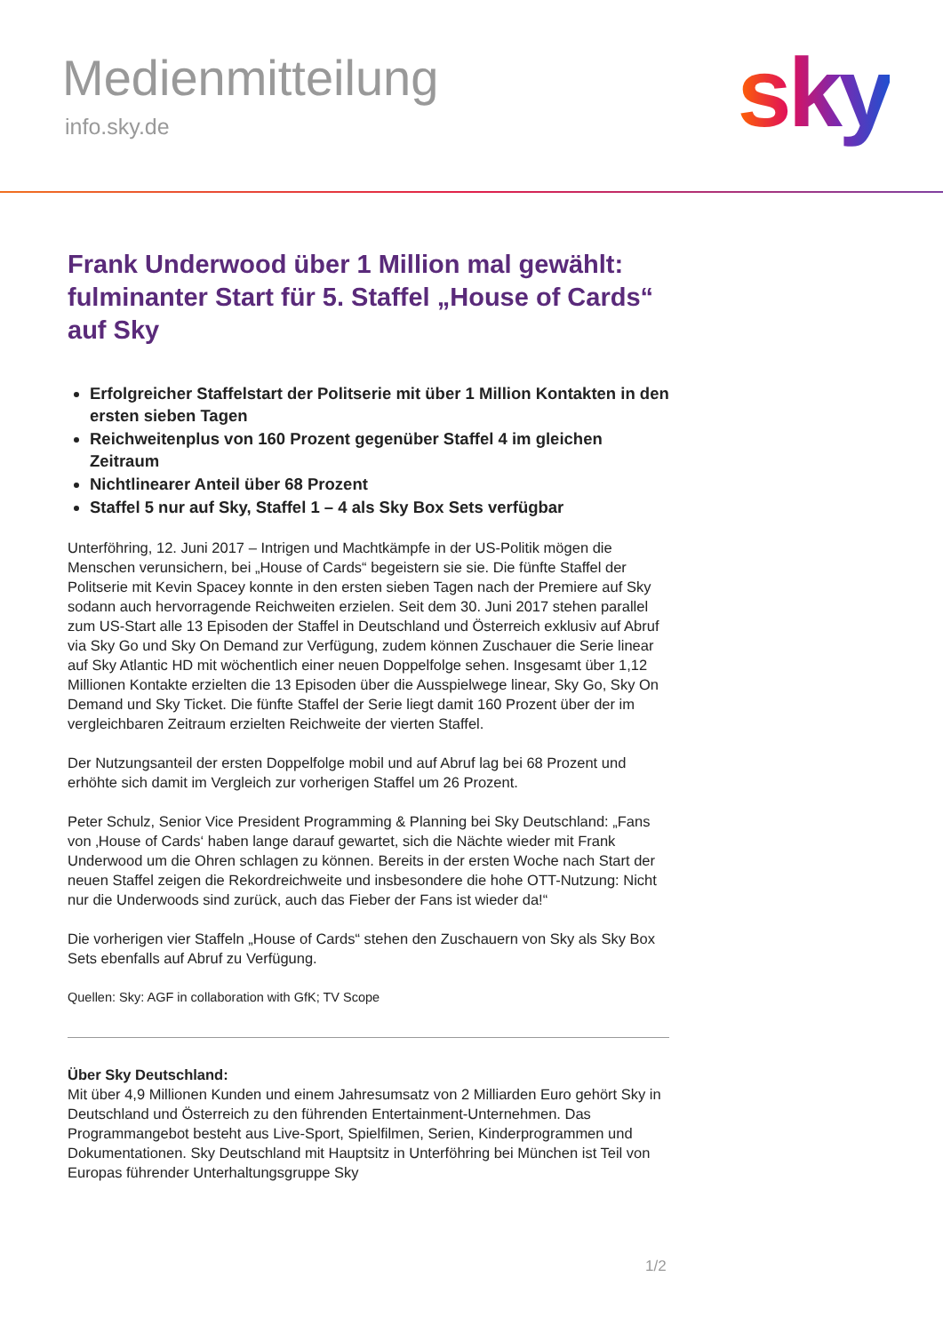Medienmitteilung
info.sky.de sky
Frank Underwood über 1 Million mal gewählt: fulminanter Start für 5. Staffel „House of Cards“ auf Sky
Erfolgreicher Staffelstart der Politserie mit über 1 Million Kontakten in den ersten sieben Tagen
Reichweitenplus von 160 Prozent gegenüber Staffel 4 im gleichen Zeitraum
Nichtlinearer Anteil über 68 Prozent
Staffel 5 nur auf Sky, Staffel 1 – 4 als Sky Box Sets verfügbar
Unterföhring, 12. Juni 2017 – Intrigen und Machtkämpfe in der US-Politik mögen die Menschen verunsichern, bei „House of Cards“ begeistern sie sie. Die fünfte Staffel der Politserie mit Kevin Spacey konnte in den ersten sieben Tagen nach der Premiere auf Sky sodann auch hervorragende Reichweiten erzielen. Seit dem 30. Juni 2017 stehen parallel zum US-Start alle 13 Episoden der Staffel in Deutschland und Österreich exklusiv auf Abruf via Sky Go und Sky On Demand zur Verfügung, zudem können Zuschauer die Serie linear auf Sky Atlantic HD mit wöchentlich einer neuen Doppelfolge sehen. Insgesamt über 1,12 Millionen Kontakte erzielten die 13 Episoden über die Ausspielwege linear, Sky Go, Sky On Demand und Sky Ticket. Die fünfte Staffel der Serie liegt damit 160 Prozent über der im vergleichbaren Zeitraum erzielten Reichweite der vierten Staffel.
Der Nutzungsanteil der ersten Doppelfolge mobil und auf Abruf lag bei 68 Prozent und erhöhte sich damit im Vergleich zur vorherigen Staffel um 26 Prozent.
Peter Schulz, Senior Vice President Programming & Planning bei Sky Deutschland: „Fans von ‚House of Cards‘ haben lange darauf gewartet, sich die Nächte wieder mit Frank Underwood um die Ohren schlagen zu können. Bereits in der ersten Woche nach Start der neuen Staffel zeigen die Rekordreichweite und insbesondere die hohe OTT-Nutzung: Nicht nur die Underwoods sind zurück, auch das Fieber der Fans ist wieder da!“
Die vorherigen vier Staffeln „House of Cards“ stehen den Zuschauern von Sky als Sky Box Sets ebenfalls auf Abruf zu Verfügung.
Quellen: Sky: AGF in collaboration with GfK; TV Scope
Über Sky Deutschland:
Mit über 4,9 Millionen Kunden und einem Jahresumsatz von 2 Milliarden Euro gehört Sky in Deutschland und Österreich zu den führenden Entertainment-Unternehmen. Das Programmangebot besteht aus Live-Sport, Spielfilmen, Serien, Kinderprogrammen und Dokumentationen. Sky Deutschland mit Hauptsitz in Unterföhring bei München ist Teil von Europas führender Unterhaltungsgruppe Sky
1/2